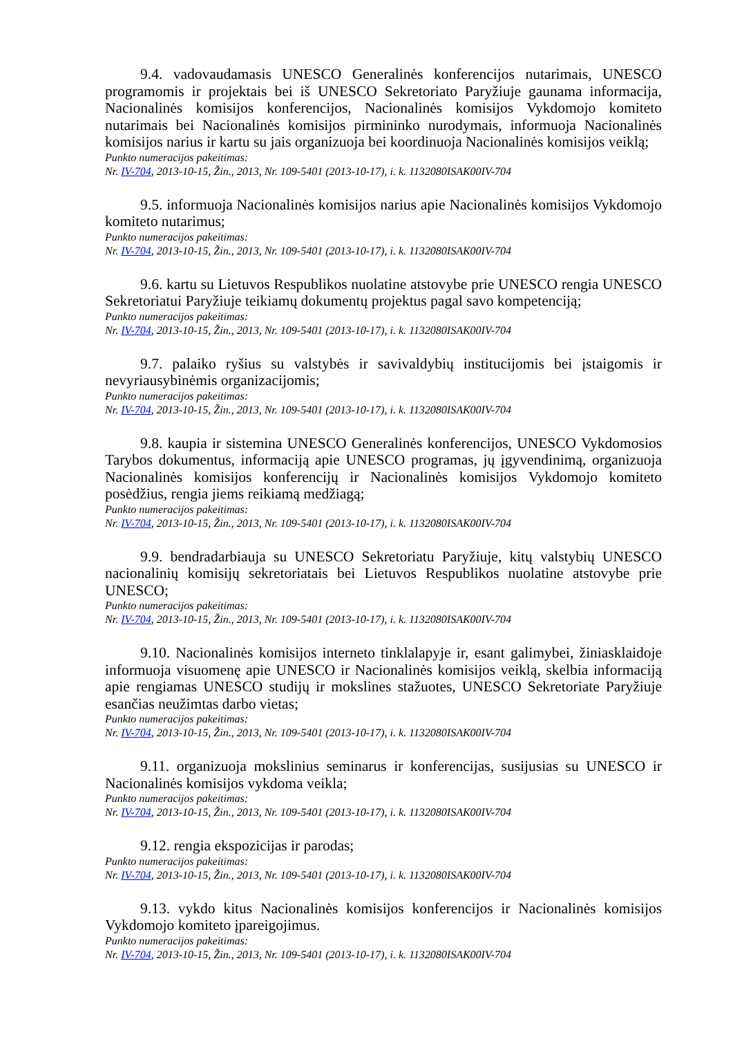9.4. vadovaudamasis UNESCO Generalinės konferencijos nutarimais, UNESCO programomis ir projektais bei iš UNESCO Sekretoriato Paryžiuje gaunama informacija, Nacionalinės komisijos konferencijos, Nacionalinės komisijos Vykdomojo komiteto nutarimais bei Nacionalinės komisijos pirmininko nurodymais, informuoja Nacionalinės komisijos narius ir kartu su jais organizuoja bei koordinuoja Nacionalinės komisijos veiklą;
Punkto numeracijos pakeitimas:
Nr. IV-704, 2013-10-15, Žin., 2013, Nr. 109-5401 (2013-10-17), i. k. 1132080ISAK00IV-704
9.5. informuoja Nacionalinės komisijos narius apie Nacionalinės komisijos Vykdomojo komiteto nutarimus;
Punkto numeracijos pakeitimas:
Nr. IV-704, 2013-10-15, Žin., 2013, Nr. 109-5401 (2013-10-17), i. k. 1132080ISAK00IV-704
9.6. kartu su Lietuvos Respublikos nuolatine atstovybe prie UNESCO rengia UNESCO Sekretoriatui Paryžiuje teikiamų dokumentų projektus pagal savo kompetenciją;
Punkto numeracijos pakeitimas:
Nr. IV-704, 2013-10-15, Žin., 2013, Nr. 109-5401 (2013-10-17), i. k. 1132080ISAK00IV-704
9.7. palaiko ryšius su valstybės ir savivaldybių institucijomis bei įstaigomis ir nevyriausybinėmis organizacijomis;
Punkto numeracijos pakeitimas:
Nr. IV-704, 2013-10-15, Žin., 2013, Nr. 109-5401 (2013-10-17), i. k. 1132080ISAK00IV-704
9.8. kaupia ir sistemina UNESCO Generalinės konferencijos, UNESCO Vykdomosios Tarybos dokumentus, informaciją apie UNESCO programas, jų įgyvendinimą, organizuoja Nacionalinės komisijos konferencijų ir Nacionalinės komisijos Vykdomojo komiteto posėdžius, rengia jiems reikiamą medžiagą;
Punkto numeracijos pakeitimas:
Nr. IV-704, 2013-10-15, Žin., 2013, Nr. 109-5401 (2013-10-17), i. k. 1132080ISAK00IV-704
9.9. bendradarbiauja su UNESCO Sekretoriatu Paryžiuje, kitų valstybių UNESCO nacionalinių komisijų sekretoriatais bei Lietuvos Respublikos nuolatine atstovybe prie UNESCO;
Punkto numeracijos pakeitimas:
Nr. IV-704, 2013-10-15, Žin., 2013, Nr. 109-5401 (2013-10-17), i. k. 1132080ISAK00IV-704
9.10. Nacionalinės komisijos interneto tinklalapyje ir, esant galimybei, žiniasklaidoje informuoja visuomenę apie UNESCO ir Nacionalinės komisijos veiklą, skelbia informaciją apie rengiamas UNESCO studijų ir mokslines stažuotes, UNESCO Sekretoriate Paryžiuje esančias neužimtas darbo vietas;
Punkto numeracijos pakeitimas:
Nr. IV-704, 2013-10-15, Žin., 2013, Nr. 109-5401 (2013-10-17), i. k. 1132080ISAK00IV-704
9.11. organizuoja mokslinius seminarus ir konferencijas, susijusias su UNESCO ir Nacionalinės komisijos vykdoma veikla;
Punkto numeracijos pakeitimas:
Nr. IV-704, 2013-10-15, Žin., 2013, Nr. 109-5401 (2013-10-17), i. k. 1132080ISAK00IV-704
9.12. rengia ekspozicijas ir parodas;
Punkto numeracijos pakeitimas:
Nr. IV-704, 2013-10-15, Žin., 2013, Nr. 109-5401 (2013-10-17), i. k. 1132080ISAK00IV-704
9.13. vykdo kitus Nacionalinės komisijos konferencijos ir Nacionalinės komisijos Vykdomojo komiteto įpareigojimus.
Punkto numeracijos pakeitimas:
Nr. IV-704, 2013-10-15, Žin., 2013, Nr. 109-5401 (2013-10-17), i. k. 1132080ISAK00IV-704